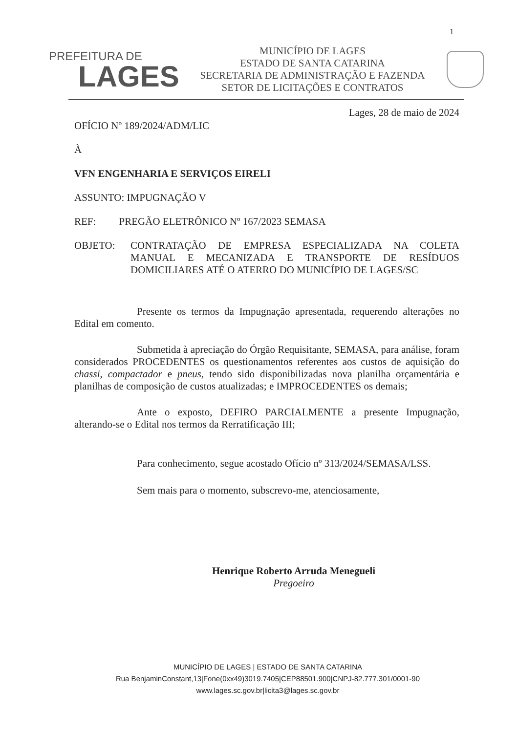1
PREFEITURA DE
LAGES
MUNICÍPIO DE LAGES
ESTADO DE SANTA CATARINA
SECRETARIA DE ADMINISTRAÇÃO E FAZENDA
SETOR DE LICITAÇÕES E CONTRATOS
Lages, 28 de maio de 2024
OFÍCIO Nº 189/2024/ADM/LIC
À
VFN ENGENHARIA E SERVIÇOS EIRELI
ASSUNTO: IMPUGNAÇÃO V
REF: PREGÃO ELETRÔNICO Nº 167/2023 SEMASA
OBJETO:
CONTRATAÇÃO DE EMPRESA ESPECIALIZADA NA COLETA MANUAL E MECANIZADA E TRANSPORTE DE RESÍDUOS DOMICILIARES ATÉ O ATERRO DO MUNICÍPIO DE LAGES/SC
Presente os termos da Impugnação apresentada, requerendo alterações no Edital em comento.
Submetida à apreciação do Órgão Requisitante, SEMASA, para análise, foram considerados PROCEDENTES os questionamentos referentes aos custos de aquisição do chassi, compactador e pneus, tendo sido disponibilizadas nova planilha orçamentária e planilhas de composição de custos atualizadas; e IMPROCEDENTES os demais;
Ante o exposto, DEFIRO PARCIALMENTE a presente Impugnação, alterando-se o Edital nos termos da Rerratificação III;
Para conhecimento, segue acostado Ofício nº 313/2024/SEMASA/LSS.
Sem mais para o momento, subscrevo-me, atenciosamente,
Henrique Roberto Arruda Menegueli
Pregoeiro
MUNICÍPIO DE LAGES | ESTADO DE SANTA CATARINA
Rua BenjaminConstant,13|Fone(0xx49)3019.7405|CEP88501.900|CNPJ-82.777.301/0001-90
www.lages.sc.gov.br|licita3@lages.sc.gov.br